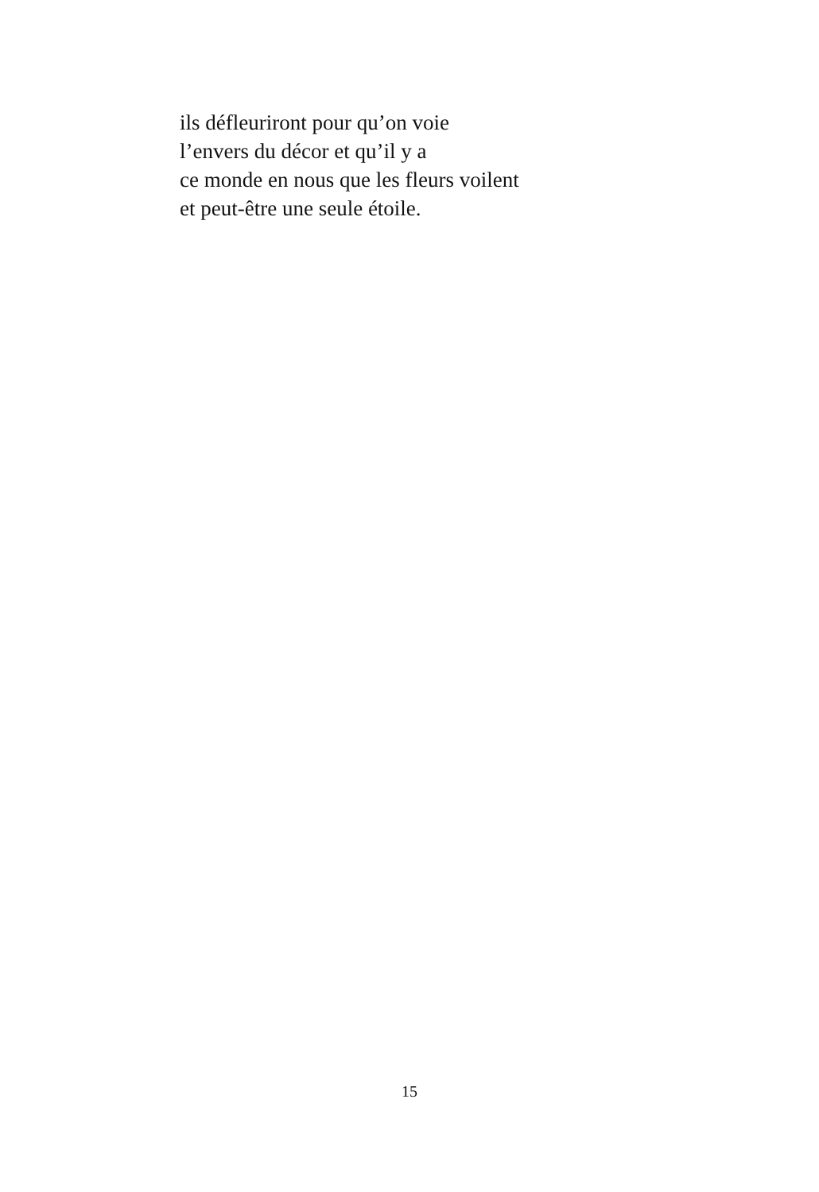ils défleuriront pour qu’on voie
l’envers du décor et qu’il y a
ce monde en nous que les fleurs voilent
et peut-être une seule étoile.
15